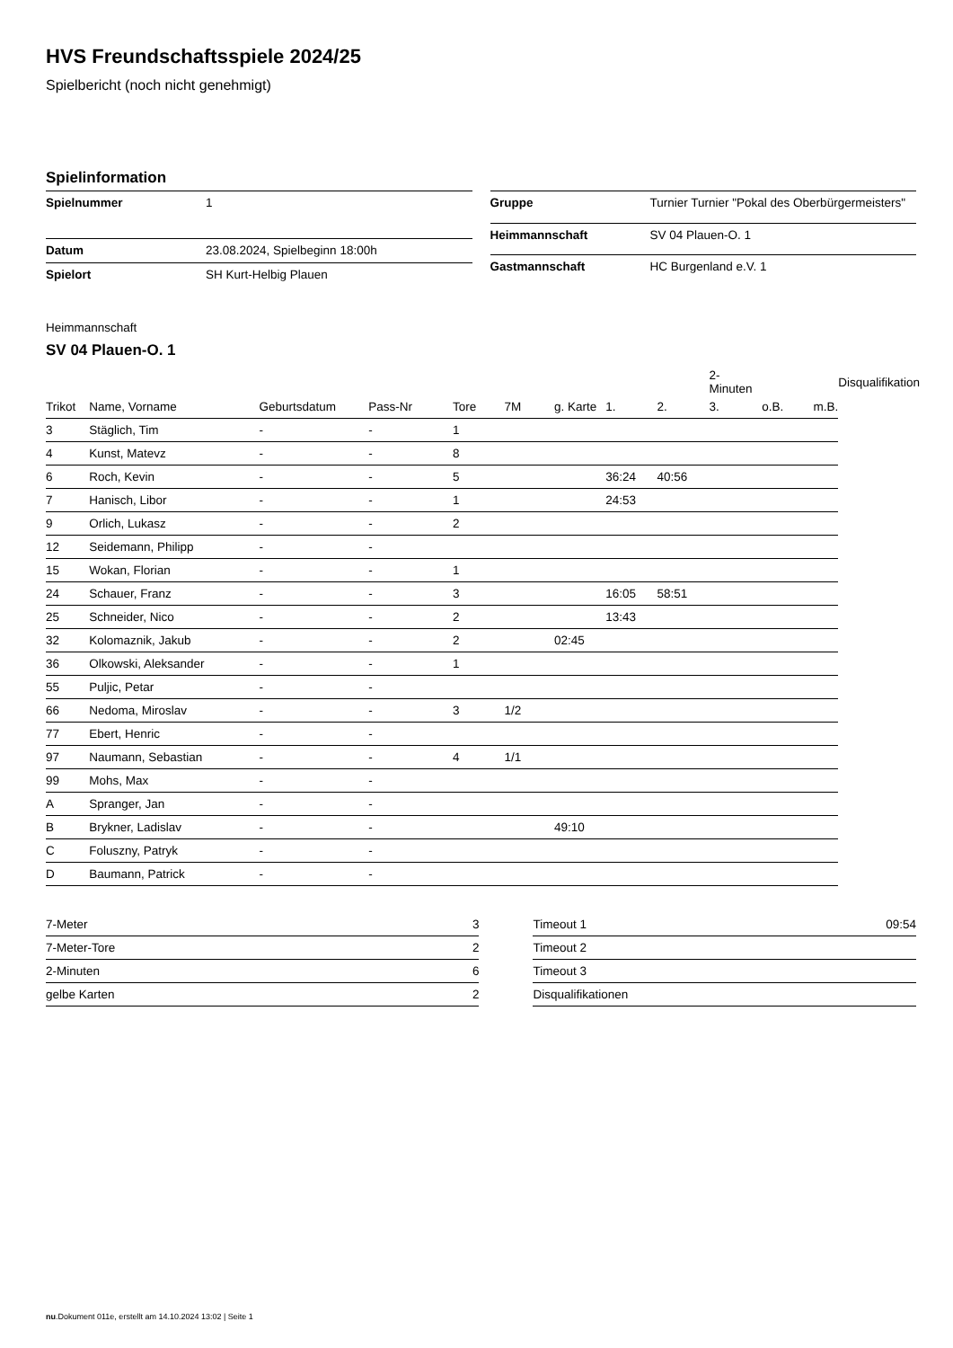HVS Freundschaftsspiele 2024/25
Spielbericht (noch nicht genehmigt)
Spielinformation
| Spielnummer | 1 |
| Datum | 23.08.2024, Spielbeginn 18:00h |
| Spielort | SH Kurt-Helbig Plauen |
| Gruppe | Turnier Turnier "Pokal des Oberbürgermeisters" |
| Heimmannschaft | SV 04 Plauen-O. 1 |
| Gastmannschaft | HC Burgenland e.V. 1 |
Heimmannschaft
SV 04 Plauen-O. 1
| | | | | | | | | | 2-Minuten | | | Disqualifikation |
| --- | --- | --- | --- | --- | --- | --- | --- | --- | --- | --- | --- | --- |
| Trikot | Name, Vorname | Geburtsdatum | Pass-Nr | Tore | 7M | g. Karte | 1. | 2. | 3. | o.B. | m.B. | |
| 3 | Stäglich, Tim | - | - | 1 | | | | | | | | |
| 4 | Kunst, Matevz | - | - | 8 | | | | | | | | |
| 6 | Roch, Kevin | - | - | 5 | | | 36:24 | 40:56 | | | | |
| 7 | Hanisch, Libor | - | - | 1 | | | 24:53 | | | | | |
| 9 | Orlich, Lukasz | - | - | 2 | | | | | | | | |
| 12 | Seidemann, Philipp | - | - | | | | | | | | | |
| 15 | Wokan, Florian | - | - | 1 | | | | | | | | |
| 24 | Schauer, Franz | - | - | 3 | | | 16:05 | 58:51 | | | | |
| 25 | Schneider, Nico | - | - | 2 | | | 13:43 | | | | | |
| 32 | Kolomaznik, Jakub | - | - | 2 | | 02:45 | | | | | | |
| 36 | Olkowski, Aleksander | - | - | 1 | | | | | | | | |
| 55 | Puljic, Petar | - | - | | | | | | | | | |
| 66 | Nedoma, Miroslav | - | - | 3 | 1/2 | | | | | | | |
| 77 | Ebert, Henric | - | - | | | | | | | | | |
| 97 | Naumann, Sebastian | - | - | 4 | 1/1 | | | | | | | |
| 99 | Mohs, Max | - | - | | | | | | | | | |
| A | Spranger, Jan | - | - | | | | | | | | | |
| B | Brykner, Ladislav | - | - | | | 49:10 | | | | | | |
| C | Foluszny, Patryk | - | - | | | | | | | | | |
| D | Baumann, Patrick | - | - | | | | | | | | | |
| 7-Meter | 3 |
| 7-Meter-Tore | 2 |
| 2-Minuten | 6 |
| gelbe Karten | 2 |
| Timeout 1 | 09:54 |
| Timeout 2 | |
| Timeout 3 | |
| Disqualifikationen | |
nu.Dokument 011e, erstellt am 14.10.2024 13:02 | Seite 1